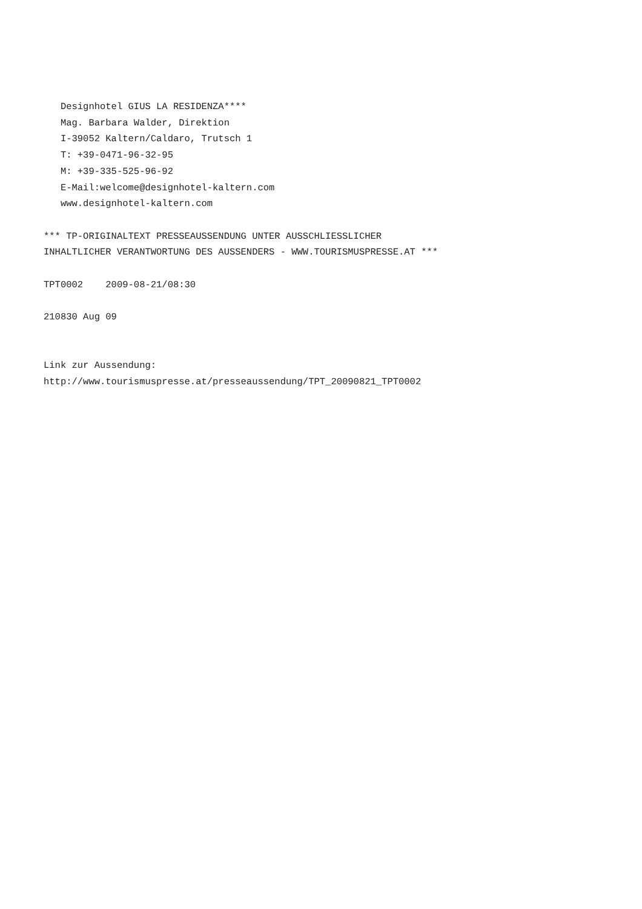Designhotel GIUS LA RESIDENZA**** Mag. Barbara Walder, Direktion I-39052 Kaltern/Caldaro, Trutsch 1 T: +39-0471-96-32-95 M: +39-335-525-96-92 E-Mail:welcome@designhotel-kaltern.com www.designhotel-kaltern.com *** TP-ORIGINALTEXT PRESSEAUSSENDUNG UNTER AUSSCHLIESSLICHER INHALTLICHER VERANTWORTUNG DES AUSSENDERS - WWW.TOURISMUSPRESSE.AT *** TPT0002 2009-08-21/08:30 210830 Aug 09 Link zur Aussendung: http://www.tourismuspresse.at/presseaussendung/TPT_20090821_TPT0002